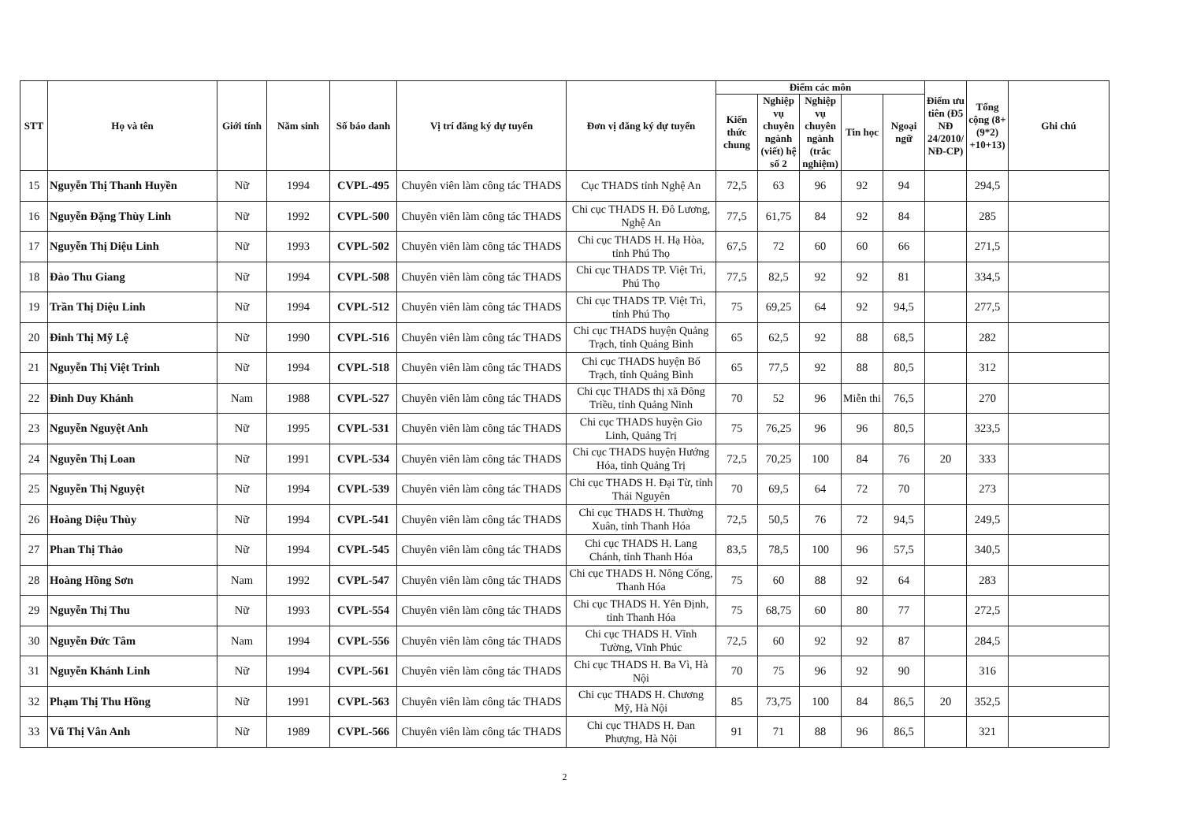| STT | Họ và tên | Giới tính | Năm sinh | Số báo danh | Vị trí đăng ký dự tuyển | Đơn vị đăng ký dự tuyển | Điểm các môn | | | | | Điểm ưu tiên (Đ5 NĐ 24/2010/ NĐ-CP) | Tổng cộng (8+(9*2) +10+13) | Ghi chú |
| --- | --- | --- | --- | --- | --- | --- | --- | --- | --- | --- | --- | --- | --- | --- |
| | | | | | | | Kiến thức chung | Nghiệp vụ chuyên ngành (viết) hệ số 2 | Nghiệp vụ chuyên ngành (trắc nghiệm) | Tin học | Ngoại ngữ | | | |
| 15 | Nguyễn Thị Thanh Huyền | Nữ | 1994 | CVPL-495 | Chuyên viên làm công tác THADS | Cục THADS tỉnh Nghệ An | 72,5 | 63 | 96 | 92 | 94 | | 294,5 | |
| 16 | Nguyễn Đặng Thùy Linh | Nữ | 1992 | CVPL-500 | Chuyên viên làm công tác THADS | Chi cục THADS H. Đô Lương, Nghệ An | 77,5 | 61,75 | 84 | 92 | 84 | | 285 | |
| 17 | Nguyễn Thị Diệu Linh | Nữ | 1993 | CVPL-502 | Chuyên viên làm công tác THADS | Chi cục THADS H. Hạ Hòa, tỉnh Phú Thọ | 67,5 | 72 | 60 | 60 | 66 | | 271,5 | |
| 18 | Đào Thu Giang | Nữ | 1994 | CVPL-508 | Chuyên viên làm công tác THADS | Chi cục THADS TP. Việt Trì, Phú Thọ | 77,5 | 82,5 | 92 | 92 | 81 | | 334,5 | |
| 19 | Trần Thị Diệu Linh | Nữ | 1994 | CVPL-512 | Chuyên viên làm công tác THADS | Chi cục THADS TP. Việt Trì, tỉnh Phú Thọ | 75 | 69,25 | 64 | 92 | 94,5 | | 277,5 | |
| 20 | Đinh Thị Mỹ Lệ | Nữ | 1990 | CVPL-516 | Chuyên viên làm công tác THADS | Chi cục THADS huyện Quảng Trạch, tỉnh Quảng Bình | 65 | 62,5 | 92 | 88 | 68,5 | | 282 | |
| 21 | Nguyễn Thị Việt Trinh | Nữ | 1994 | CVPL-518 | Chuyên viên làm công tác THADS | Chi cục THADS huyện Bố Trạch, tỉnh Quảng Bình | 65 | 77,5 | 92 | 88 | 80,5 | | 312 | |
| 22 | Đinh Duy Khánh | Nam | 1988 | CVPL-527 | Chuyên viên làm công tác THADS | Chi cục THADS thị xã Đông Triều, tỉnh Quảng Ninh | 70 | 52 | 96 | Miễn thi | 76,5 | | 270 | |
| 23 | Nguyễn Nguyệt Anh | Nữ | 1995 | CVPL-531 | Chuyên viên làm công tác THADS | Chi cục THADS huyện Gio Linh, Quảng Trị | 75 | 76,25 | 96 | 96 | 80,5 | | 323,5 | |
| 24 | Nguyễn Thị Loan | Nữ | 1991 | CVPL-534 | Chuyên viên làm công tác THADS | Chi cục THADS huyện Hướng Hóa, tỉnh Quảng Trị | 72,5 | 70,25 | 100 | 84 | 76 | 20 | 333 | |
| 25 | Nguyễn Thị Nguyệt | Nữ | 1994 | CVPL-539 | Chuyên viên làm công tác THADS | Chi cục THADS H. Đại Từ, tỉnh Thái Nguyên | 70 | 69,5 | 64 | 72 | 70 | | 273 | |
| 26 | Hoàng Diệu Thùy | Nữ | 1994 | CVPL-541 | Chuyên viên làm công tác THADS | Chi cục THADS H. Thường Xuân, tỉnh Thanh Hóa | 72,5 | 50,5 | 76 | 72 | 94,5 | | 249,5 | |
| 27 | Phan Thị Thảo | Nữ | 1994 | CVPL-545 | Chuyên viên làm công tác THADS | Chi cục THADS H. Lang Chánh, tỉnh Thanh Hóa | 83,5 | 78,5 | 100 | 96 | 57,5 | | 340,5 | |
| 28 | Hoàng Hồng Sơn | Nam | 1992 | CVPL-547 | Chuyên viên làm công tác THADS | Chi cục THADS H. Nông Cống, Thanh Hóa | 75 | 60 | 88 | 92 | 64 | | 283 | |
| 29 | Nguyễn Thị Thu | Nữ | 1993 | CVPL-554 | Chuyên viên làm công tác THADS | Chi cục THADS H. Yên Định, tỉnh Thanh Hóa | 75 | 68,75 | 60 | 80 | 77 | | 272,5 | |
| 30 | Nguyễn Đức Tâm | Nam | 1994 | CVPL-556 | Chuyên viên làm công tác THADS | Chi cục THADS H. Vĩnh Tường, Vĩnh Phúc | 72,5 | 60 | 92 | 92 | 87 | | 284,5 | |
| 31 | Nguyễn Khánh Linh | Nữ | 1994 | CVPL-561 | Chuyên viên làm công tác THADS | Chi cục THADS H. Ba Vì, Hà Nội | 70 | 75 | 96 | 92 | 90 | | 316 | |
| 32 | Phạm Thị Thu Hồng | Nữ | 1991 | CVPL-563 | Chuyên viên làm công tác THADS | Chi cục THADS H. Chương Mỹ, Hà Nội | 85 | 73,75 | 100 | 84 | 86,5 | 20 | 352,5 | |
| 33 | Vũ Thị Vân Anh | Nữ | 1989 | CVPL-566 | Chuyên viên làm công tác THADS | Chi cục THADS H. Đan Phượng, Hà Nội | 91 | 71 | 88 | 96 | 86,5 | | 321 | |
2